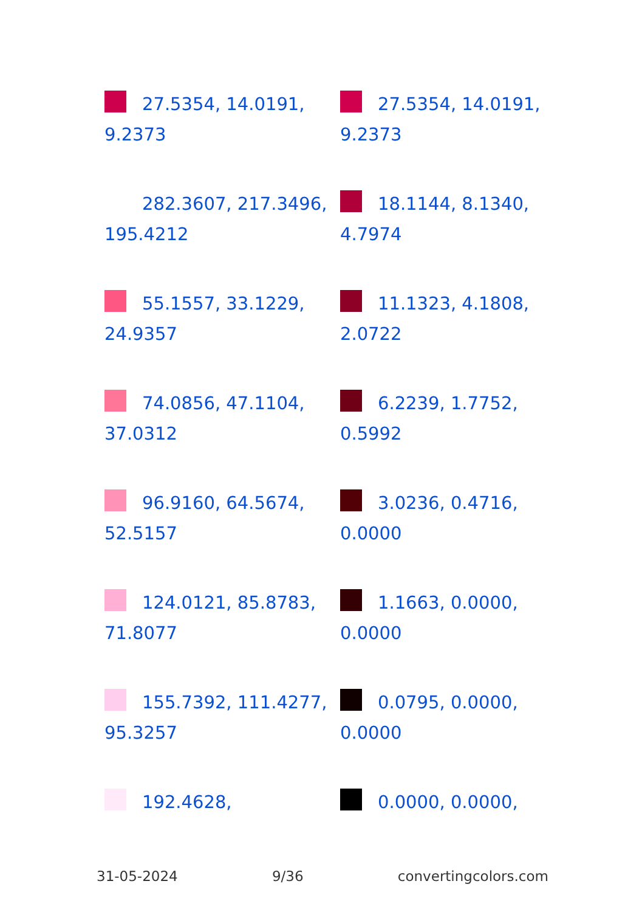27.5354, 14.0191, 9.2373
27.5354, 14.0191, 9.2373
282.3607, 217.3496, 195.4212
18.1144, 8.1340, 4.7974
55.1557, 33.1229, 24.9357
11.1323, 4.1808, 2.0722
74.0856, 47.1104, 37.0312
6.2239, 1.7752, 0.5992
96.9160, 64.5674, 52.5157
3.0236, 0.4716, 0.0000
124.0121, 85.8783, 71.8077
1.1663, 0.0000, 0.0000
155.7392, 111.4277, 95.3257
0.0795, 0.0000, 0.0000
192.4628,
0.0000, 0.0000,
31-05-2024 9/36 convertingcolors.com